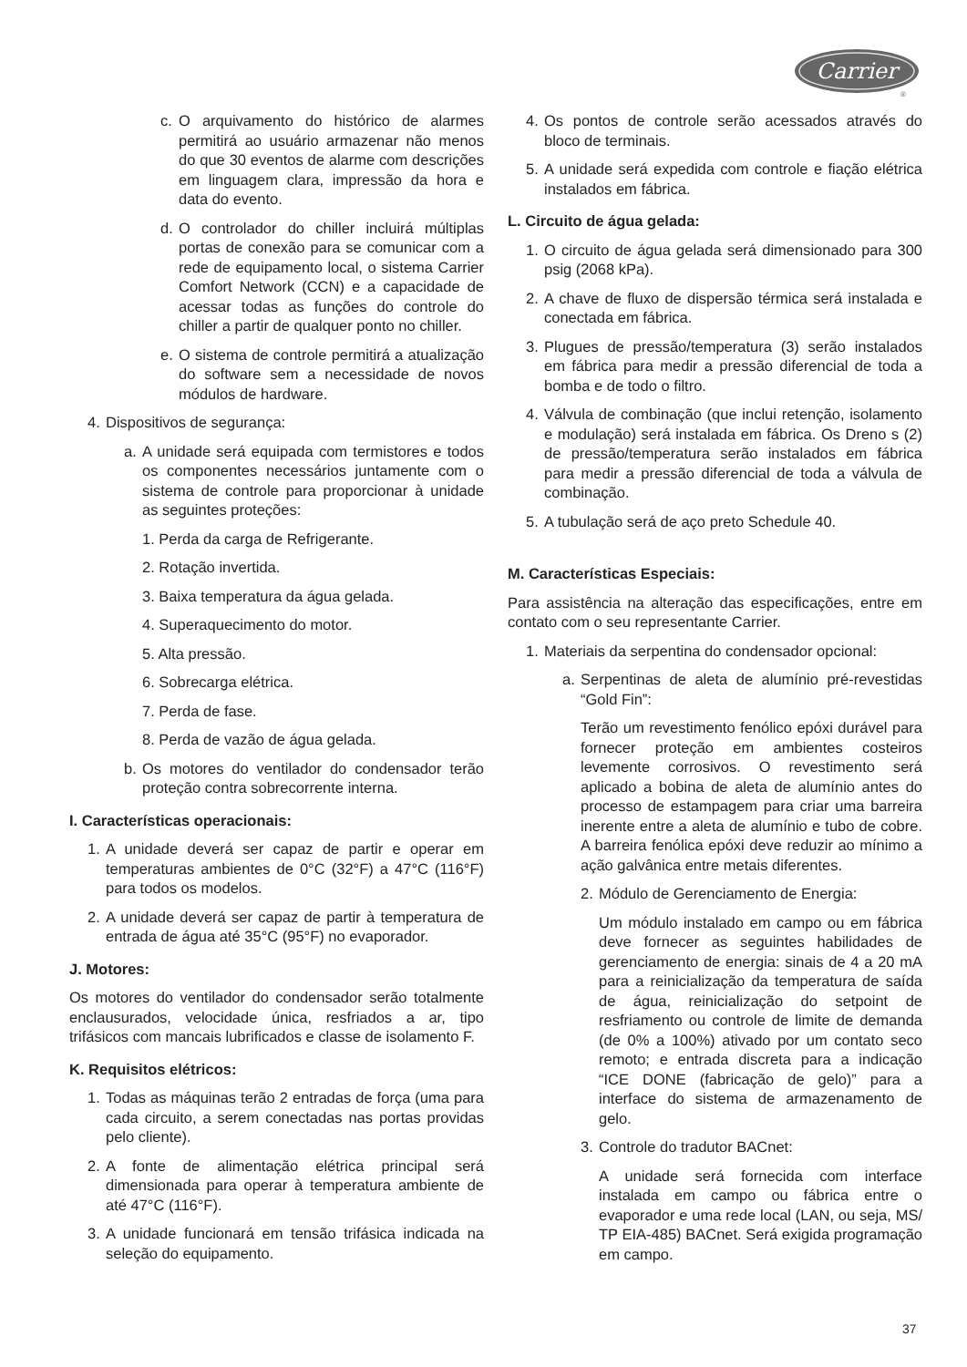Carrier
®
c. O arquivamento do histórico de alarmes permitirá ao usuário armazenar não menos do que 30 eventos de alarme com descrições em linguagem clara, impressão da hora e data do evento.
d. O controlador do chiller incluirá múltiplas portas de conexão para se comunicar com a rede de equipamento local, o sistema Carrier Comfort Network (CCN) e a capacidade de acessar todas as funções do controle do chiller a partir de qualquer ponto no chiller.
e. O sistema de controle permitirá a atualização do software sem a necessidade de novos módulos de hardware.
4. Dispositivos de segurança:
a. A unidade será equipada com termistores e todos os componentes necessários juntamente com o sistema de controle para proporcionar à unidade as seguintes proteções:
1. Perda da carga de Refrigerante.
2. Rotação invertida.
3. Baixa temperatura da água gelada.
4. Superaquecimento do motor.
5. Alta pressão.
6. Sobrecarga elétrica.
7. Perda de fase.
8. Perda de vazão de água gelada.
b. Os motores do ventilador do condensador terão proteção contra sobrecorrente interna.
I. Características operacionais:
1. A unidade deverá ser capaz de partir e operar em temperaturas ambientes de 0°C (32°F) a 47°C (116°F) para todos os modelos.
2. A unidade deverá ser capaz de partir à temperatura de entrada de água até 35°C (95°F) no evaporador.
J. Motores:
Os motores do ventilador do condensador serão totalmente enclausurados, velocidade única, resfriados a ar, tipo trifásicos com mancais lubrificados e classe de isolamento F.
K. Requisitos elétricos:
1. Todas as máquinas terão 2 entradas de força (uma para cada circuito, a serem conectadas nas portas providas pelo cliente).
2. A fonte de alimentação elétrica principal será dimensionada para operar à temperatura ambiente de até 47°C (116°F).
3. A unidade funcionará em tensão trifásica indicada na seleção do equipamento.
4. Os pontos de controle serão acessados através do bloco de terminais.
5. A unidade será expedida com controle e fiação elétrica instalados em fábrica.
L. Circuito de água gelada:
1. O circuito de água gelada será dimensionado para 300 psig (2068 kPa).
2. A chave de fluxo de dispersão térmica será instalada e conectada em fábrica.
3. Plugues de pressão/temperatura (3) serão instalados em fábrica para medir a pressão diferencial de toda a bomba e de todo o filtro.
4. Válvula de combinação (que inclui retenção, isolamento e modulação) será instalada em fábrica. Os Dreno s (2) de pressão/temperatura serão instalados em fábrica para medir a pressão diferencial de toda a válvula de combinação.
5. A tubulação será de aço preto Schedule 40.
M. Características Especiais:
Para assistência na alteração das especificações, entre em contato com o seu representante Carrier.
1. Materiais da serpentina do condensador opcional:
a. Serpentinas de aleta de alumínio pré-revestidas “Gold Fin”:
Terão um revestimento fenólico epóxi durável para fornecer proteção em ambientes costeiros levemente corrosivos. O revestimento será aplicado a bobina de aleta de alumínio antes do processo de estampagem para criar uma barreira inerente entre a aleta de alumínio e tubo de cobre. A barreira fenólica epóxi deve reduzir ao mínimo a ação galvânica entre metais diferentes.
2. Módulo de Gerenciamento de Energia:
Um módulo instalado em campo ou em fábrica deve fornecer as seguintes habilidades de gerenciamento de energia: sinais de 4 a 20 mA para a reinicialização da temperatura de saída de água, reinicialização do setpoint de resfriamento ou controle de limite de demanda (de 0% a 100%) ativado por um contato seco remoto; e entrada discreta para a indicação “ICE DONE (fabricação de gelo)” para a interface do sistema de armazenamento de gelo.
3. Controle do tradutor BACnet:
A unidade será fornecida com interface instalada em campo ou fábrica entre o evaporador e uma rede local (LAN, ou seja, MS/ TP EIA-485) BACnet. Será exigida programação em campo.
37